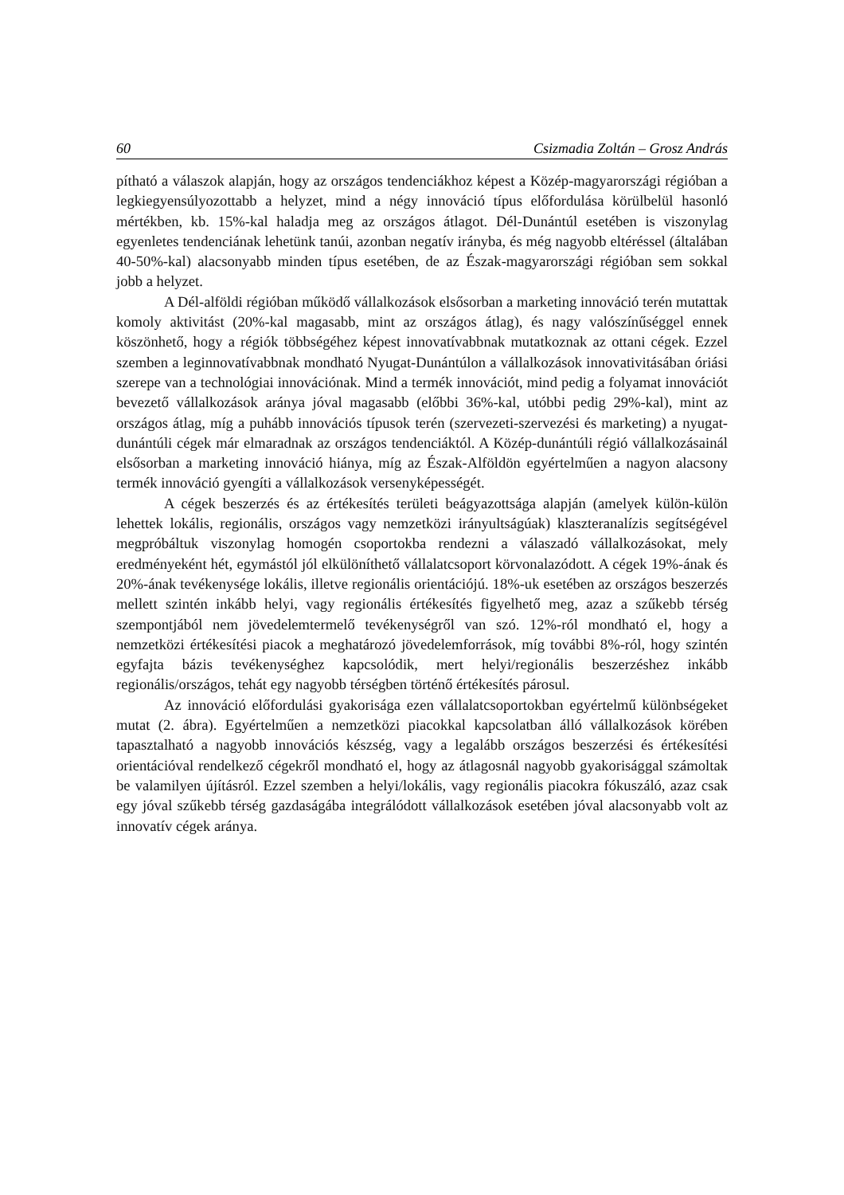60 Csizmadia Zoltán – Grosz András
pítható a válaszok alapján, hogy az országos tendenciákhoz képest a Közép-magyarországi régióban a legkiegyensúlyozottabb a helyzet, mind a négy innováció típus előfordulása körülbelül hasonló mértékben, kb. 15%-kal haladja meg az országos átlagot. Dél-Dunántúl esetében is viszonylag egyenletes tendenciának lehetünk tanúi, azonban negatív irányba, és még nagyobb eltéréssel (általában 40-50%-kal) alacsonyabb minden típus esetében, de az Észak-magyarországi régióban sem sokkal jobb a helyzet.
A Dél-alföldi régióban működő vállalkozások elsősorban a marketing innováció terén mutattak komoly aktivitást (20%-kal magasabb, mint az országos átlag), és nagy valószínűséggel ennek köszönhető, hogy a régiók többségéhez képest innovatívabbnak mutatkoznak az ottani cégek. Ezzel szemben a leginnovatívabbnak mondható Nyugat-Dunántúlon a vállalkozások innovativitásában óriási szerepe van a technológiai innovációnak. Mind a termék innovációt, mind pedig a folyamat innovációt bevezető vállalkozások aránya jóval magasabb (előbbi 36%-kal, utóbbi pedig 29%-kal), mint az országos átlag, míg a puhább innovációs típusok terén (szervezeti-szervezési és marketing) a nyugat-dunántúli cégek már elmaradnak az országos tendenciáktól. A Közép-dunántúli régió vállalkozásainál elsősorban a marketing innováció hiánya, míg az Észak-Alföldön egyértelműen a nagyon alacsony termék innováció gyengíti a vállalkozások versenyképességét.
A cégek beszerzés és az értékesítés területi beágyazottsága alapján (amelyek külön-külön lehettek lokális, regionális, országos vagy nemzetközi irányultságúak) klaszteranalízis segítségével megpróbáltuk viszonylag homogén csoportokba rendezni a válaszadó vállalkozásokat, mely eredményeként hét, egymástól jól elkülöníthető vállalatcsoport körvonalazódott. A cégek 19%-ának és 20%-ának tevékenysége lokális, illetve regionális orientációjú. 18%-uk esetében az országos beszerzés mellett szintén inkább helyi, vagy regionális értékesítés figyelhető meg, azaz a szűkebb térség szempontjából nem jövedelemtermelő tevékenységről van szó. 12%-ról mondható el, hogy a nemzetközi értékesítési piacok a meghatározó jövedelemforrások, míg további 8%-ról, hogy szintén egyfajta bázis tevékenységhez kapcsolódik, mert helyi/regionális beszerzéshez inkább regionális/országos, tehát egy nagyobb térségben történő értékesítés párosul.
Az innováció előfordulási gyakorisága ezen vállalatcsoportokban egyértelmű különbségeket mutat (2. ábra). Egyértelműen a nemzetközi piacokkal kapcsolatban álló vállalkozások körében tapasztalható a nagyobb innovációs készség, vagy a legalább országos beszerzési és értékesítési orientációval rendelkező cégekről mondható el, hogy az átlagosnál nagyobb gyakorisággal számoltak be valamilyen újításról. Ezzel szemben a helyi/lokális, vagy regionális piacokra fókuszáló, azaz csak egy jóval szűkebb térség gazdaságába integrálódott vállalkozások esetében jóval alacsonyabb volt az innovatív cégek aránya.